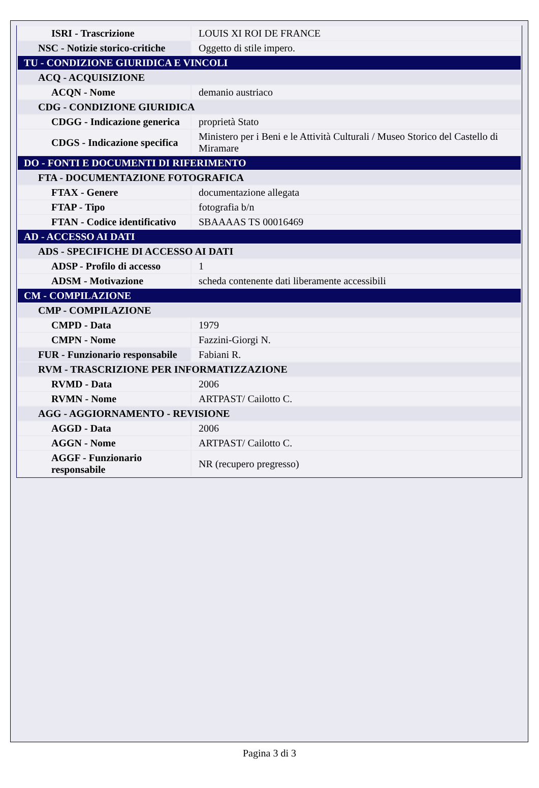| ISRI - Trascrizione | LOUIS XI ROI DE FRANCE |
| NSC - Notizie storico-critiche | Oggetto di stile impero. |
| TU - CONDIZIONE GIURIDICA E VINCOLI | |
| ACQ - ACQUISIZIONE | |
| ACQN - Nome | demanio austriaco |
| CDG - CONDIZIONE GIURIDICA | |
| CDGG - Indicazione generica | proprietà Stato |
| CDGS - Indicazione specifica | Ministero per i Beni e le Attività Culturali / Museo Storico del Castello di Miramare |
| DO - FONTI E DOCUMENTI DI RIFERIMENTO | |
| FTA - DOCUMENTAZIONE FOTOGRAFICA | |
| FTAX - Genere | documentazione allegata |
| FTAP - Tipo | fotografia b/n |
| FTAN - Codice identificativo | SBAAAAS TS 00016469 |
| AD - ACCESSO AI DATI | |
| ADS - SPECIFICHE DI ACCESSO AI DATI | |
| ADSP - Profilo di accesso | 1 |
| ADSM - Motivazione | scheda contenente dati liberamente accessibili |
| CM - COMPILAZIONE | |
| CMP - COMPILAZIONE | |
| CMPD - Data | 1979 |
| CMPN - Nome | Fazzini-Giorgi N. |
| FUR - Funzionario responsabile | Fabiani R. |
| RVM - TRASCRIZIONE PER INFORMATIZZAZIONE | |
| RVMD - Data | 2006 |
| RVMN - Nome | ARTPAST/ Cailotto C. |
| AGG - AGGIORNAMENTO - REVISIONE | |
| AGGD - Data | 2006 |
| AGGN - Nome | ARTPAST/ Cailotto C. |
| AGGF - Funzionario responsabile | NR (recupero pregresso) |
Pagina 3 di 3